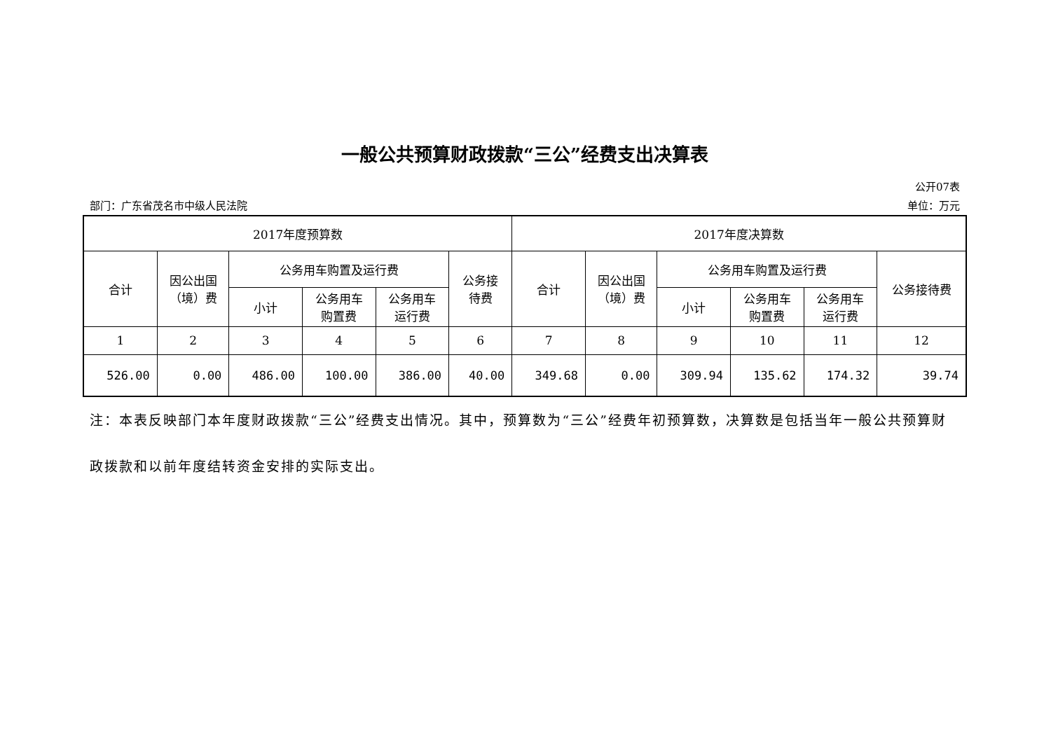一般公共预算财政拨款“三公”经费支出决算表
公开07表
部门：广东省茂名市中级人民法院 单位：万元
| 2017年度预算数 | | | | | | 2017年度决算数 | | | | | |
| --- | --- | --- | --- | --- | --- | --- | --- | --- | --- | --- | --- |
| 合计 | 因公出国 （境）费 | 公务用车购置及运行费 | | | 公务接 待费 | 合计 | 因公出国 （境）费 | 公务用车购置及运行费 | | | 公务接待费 |
| | | 小计 | 公务用车 购置费 | 公务用车 运行费 | | | | 小计 | 公务用车 购置费 | 公务用车 运行费 | |
| 1 | 2 | 3 | 4 | 5 | 6 | 7 | 8 | 9 | 10 | 11 | 12 |
| 526.00 | 0.00 | 486.00 | 100.00 | 386.00 | 40.00 | 349.68 | 0.00 | 309.94 | 135.62 | 174.32 | 39.74 |
注：本表反映部门本年度财政拨款“三公”经费支出情况。其中，预算数为“三公”经费年初预算数，决算数是包括当年一般公共预算财政拨款和以前年度结转资金安排的实际支出。